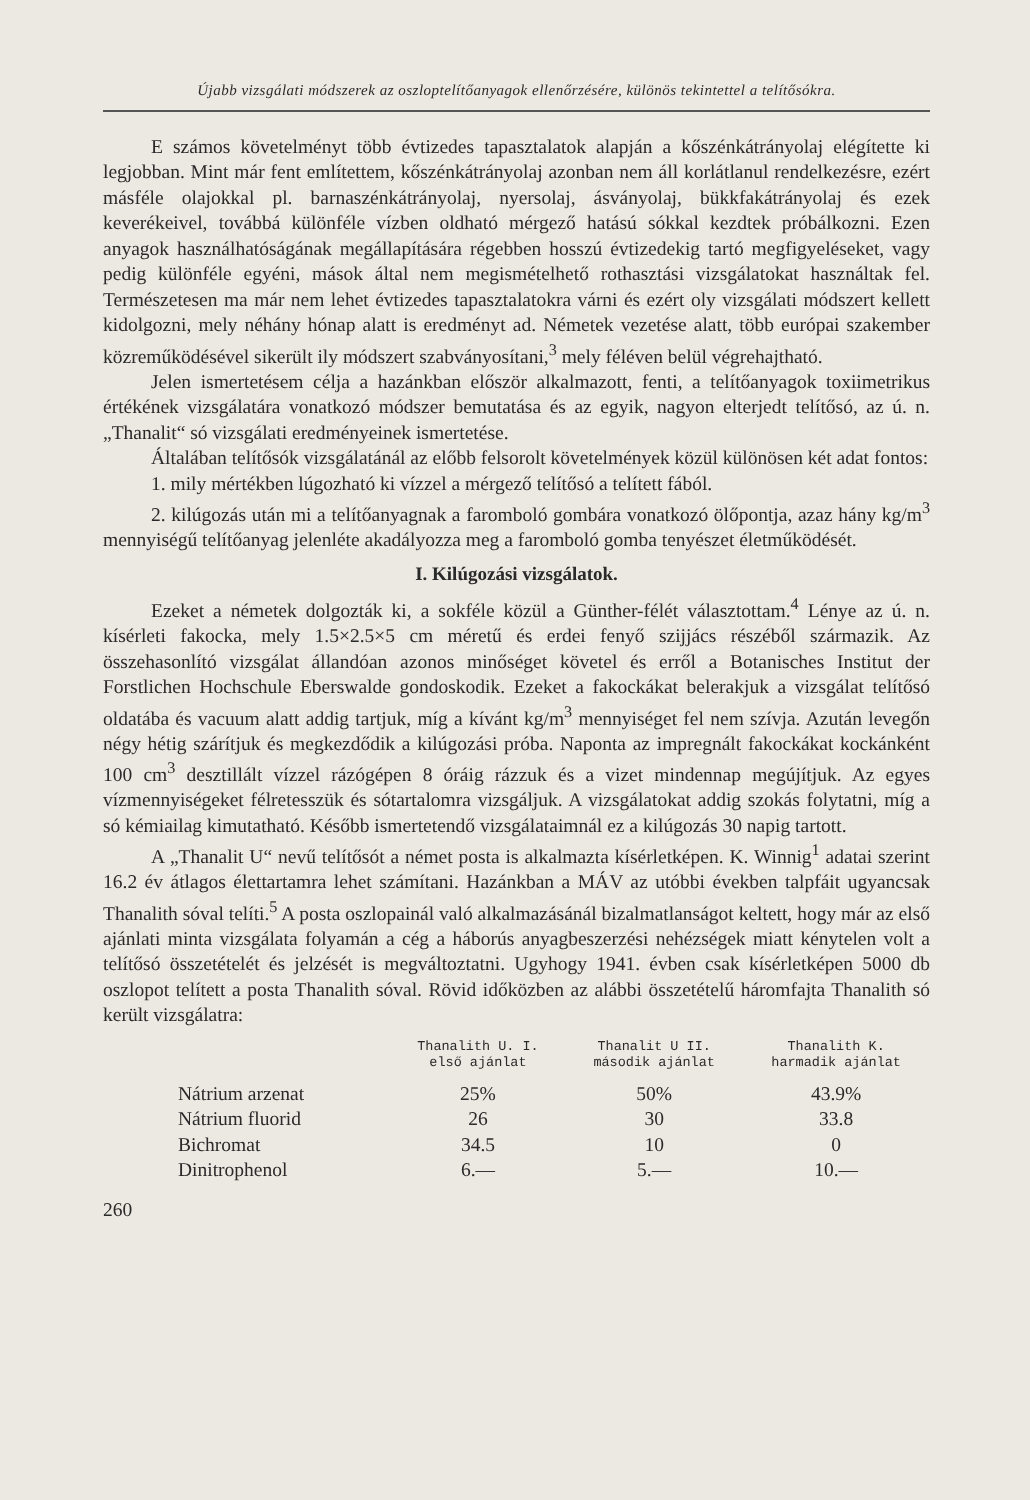Újabb vizsgálati módszerek az oszloptelítőanyagok ellenőrzésére, különös tekintettel a telítősókra.
E számos követelményt több évtizedes tapasztalatok alapján a kőszénkátrányolaj elégítette ki legjobban. Mint már fent említettem, kőszénkátrányolaj azonban nem áll korlátlanul rendelkezésre, ezért másféle olajokkal pl. barnaszénkátrányolaj, nyersolaj, ásványolaj, bükkfakátrányolaj és ezek keverékeivel, továbbá különféle vízben oldható mérgező hatású sókkal kezdtek próbálkozni. Ezen anyagok használhatóságának megállapítására régebben hosszú évtizedekig tartó megfigyeléseket, vagy pedig különféle egyéni, mások által nem megismételhető rothasztási vizsgálatokat használtak fel. Természetesen ma már nem lehet évtizedes tapasztalatokra várni és ezért oly vizsgálati módszert kellett kidolgozni, mely néhány hónap alatt is eredményt ad. Németek vezetése alatt, több európai szakember közreműködésével sikerült ily módszert szabványosítani,<sup>3</sup> mely féléven belül végrehajtható.
Jelen ismertetésem célja a hazánkban először alkalmazott, fenti, a telítőanyagok toxiimetrikus értékének vizsgálatára vonatkozó módszer bemutatása és az egyik, nagyon elterjedt telítősó, az ú. n. „Thanalit“ só vizsgálati eredményeinek ismertetése.
Általában telítősók vizsgálatánál az előbb felsorolt követelmények közül különösen két adat fontos:
1. mily mértékben lúgozható ki vízzel a mérgező telítősó a telített fából.
2. kilúgozás után mi a telítőanyagnak a farombоló gombára vonatkozó ölőpontja, azaz hány kg/m<sup>3</sup> mennyiségű telítőanyag jelenléte akadályozza meg a farombоló gomba tenyészet életműködését.
I. Kilúgozási vizsgálatok.
Ezeket a németek dolgozták ki, a sokféle közül a Günther-félét választottam.<sup>4</sup> Lénye az ú. n. kísérleti fakocka, mely 1.5×2.5×5 cm méretű és erdei fenyő szijjács részéből származik. Az összehasonlító vizsgálat állandóan azonos minőséget követel és erről a Botanisches Institut der Forstlichen Hochschule Eberswalde gondoskodik. Ezeket a fakockákat belerakjuk a vizsgálat telítősó oldatába és vacuum alatt addig tartjuk, míg a kívánt kg/m<sup>3</sup> mennyiséget fel nem szívja. Azután levegőn négy hétig szárítjuk és megkezdődik a kilúgozási próba. Naponta az impregnált fakockákat kockánként 100 cm<sup>3</sup> desztillált vízzel rázógépen 8 óráig rázzuk és a vizet mindennap megújítjuk. Az egyes vízmennyiségeket félretesszük és sótartalomra vizsgáljuk. A vizsgálatokat addig szokás folytatni, míg a só kémiailag kimutatható. Később ismertetendő vizsgálataimnál ez a kilúgozás 30 napig tartott.
A „Thanalit U“ nevű telítősót a német posta is alkalmazta kísérletképen. K. Winnig<sup>1</sup> adatai szerint 16.2 év átlagos élettartamra lehet számítani. Hazánkban a MÁV az utóbbi években talpfáit ugyancsak Thanalith sóval telíti.<sup>5</sup> A posta oszlopainál való alkalmazásánál bizalmatlanságot keltett, hogy már az első ajánlati minta vizsgálata folyamán a cég a háborús anyagbeszerzési nehézségek miatt kénytelen volt a telítősó összetételét és jelzését is megváltoztatni. Ugyhogy 1941. évben csak kísérletképen 5000 db oszlopot telített a posta Thanalith sóval. Rövid időközben az alábbi összetételű háromfajta Thanalith só került vizsgálatra:
| | Thanalith U. I. első ajánlat | Thanalit U II. második ajánlat | Thanalith K. harmadik ajánlat |
| --- | --- | --- | --- |
| Nátrium arzenat | 25% | 50% | 43.9% |
| Nátrium fluorid | 26 | 30 | 33.8 |
| Bichromat | 34.5 | 10 | 0 |
| Dinitrophenol | 6.— | 5.— | 10.— |
260